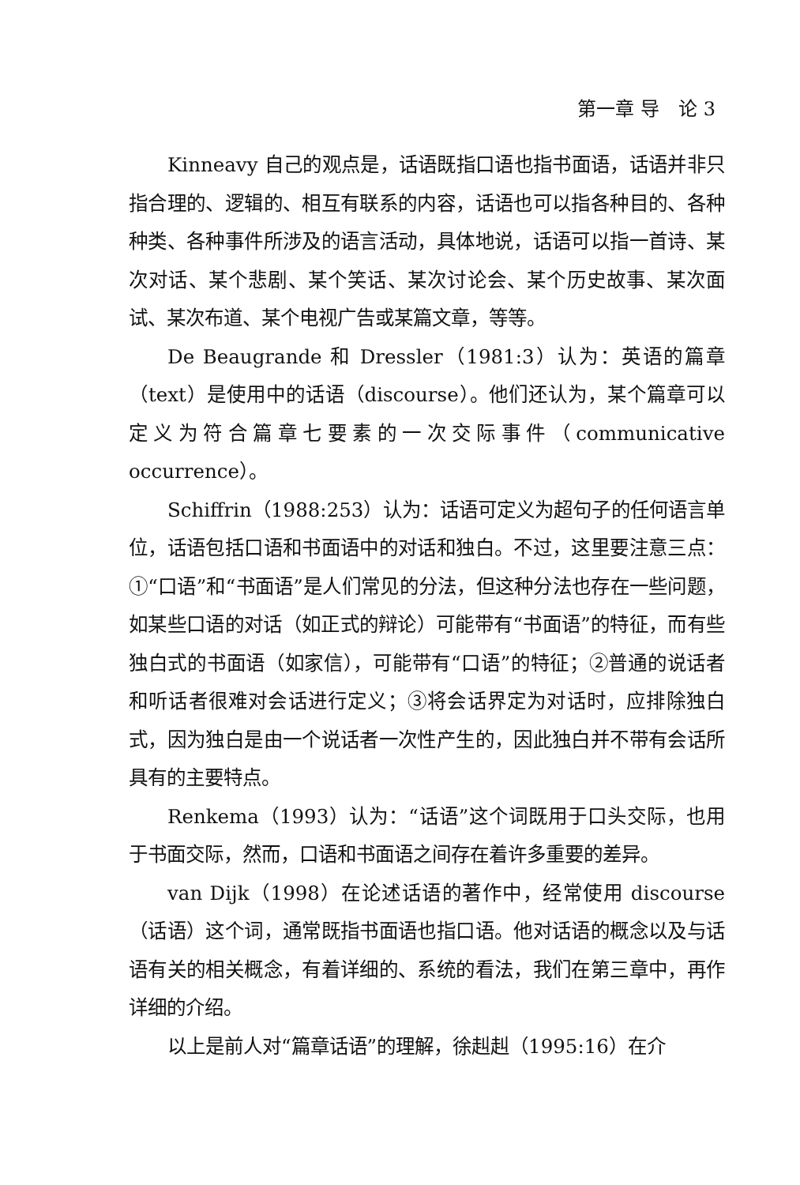第一章 导　论 3
Kinneavy 自己的观点是，话语既指口语也指书面语，话语并非只指合理的、逻辑的、相互有联系的内容，话语也可以指各种目的、各种种类、各种事件所涉及的语言活动，具体地说，话语可以指一首诗、某次对话、某个悲剧、某个笑话、某次讨论会、某个历史故事、某次面试、某次布道、某个电视广告或某篇文章，等等。
De Beaugrande 和 Dressler（1981:3）认为：英语的篇章（text）是使用中的话语（discourse）。他们还认为，某个篇章可以定义为符合篇章七要素的一次交际事件（communicative occurrence）。
Schiffrin（1988:253）认为：话语可定义为超句子的任何语言单位，话语包括口语和书面语中的对话和独白。不过，这里要注意三点：①“口语”和“书面语”是人们常见的分法，但这种分法也存在一些问题，如某些口语的对话（如正式的辩论）可能带有“书面语”的特征，而有些独白式的书面语（如家信），可能带有“口语”的特征；②普通的说话者和听话者很难对会话进行定义；③将会话界定为对话时，应排除独白式，因为独白是由一个说话者一次性产生的，因此独白并不带有会话所具有的主要特点。
Renkema（1993）认为：“话语”这个词既用于口头交际，也用于书面交际，然而，口语和书面语之间存在着许多重要的差异。
van Dijk（1998）在论述话语的著作中，经常使用 discourse（话语）这个词，通常既指书面语也指口语。他对话语的概念以及与话语有关的相关概念，有着详细的、系统的看法，我们在第三章中，再作详细的介绍。
以上是前人对“篇章话语”的理解，徐赳赳（1995:16）在介